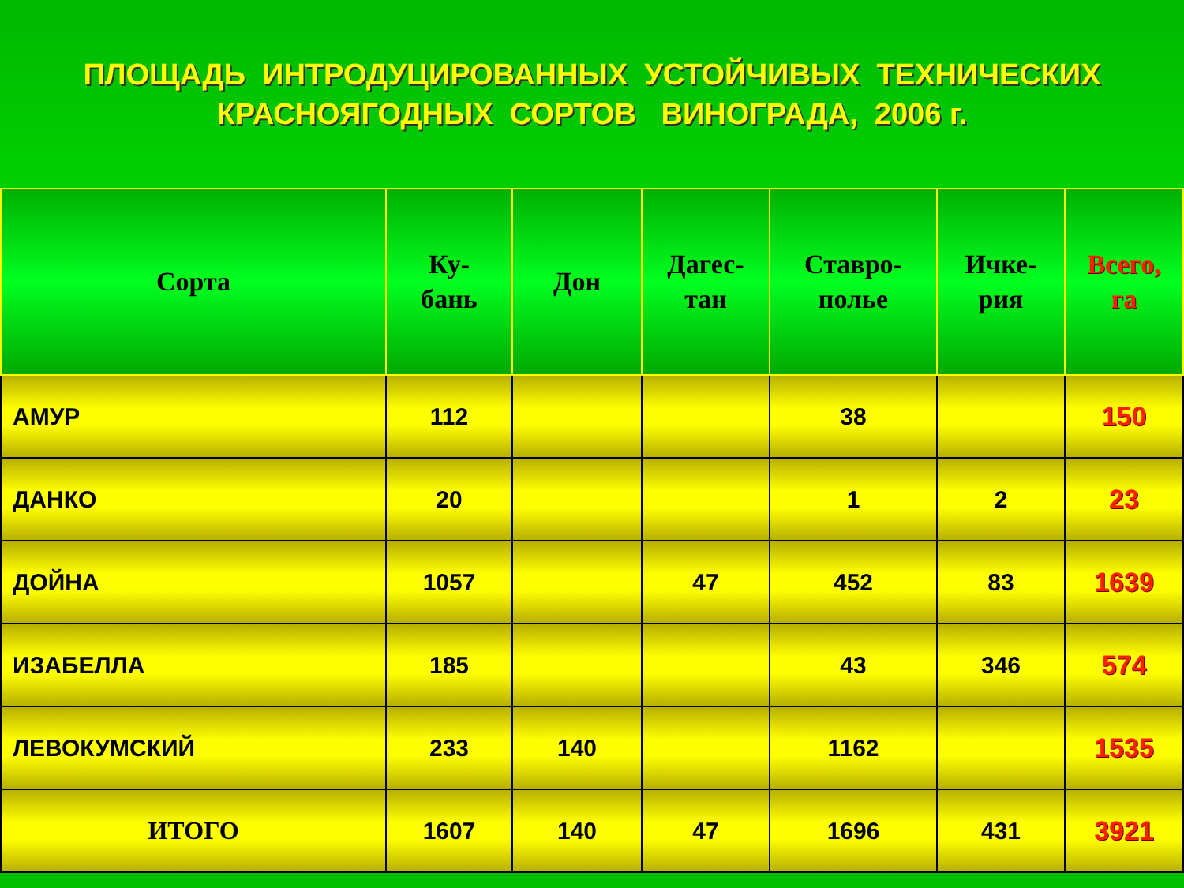ПЛОЩАДЬ ИНТРОДУЦИРОВАННЫХ УСТОЙЧИВЫХ ТЕХНИЧЕСКИХ
КРАСНОЯГОДНЫХ СОРТОВ ВИНОГРАДА, 2006 г.
| Сорта | Ку- бань | Дон | Дагес- тан | Ставро- полье | Ичке- рия | Всего, га |
| --- | --- | --- | --- | --- | --- | --- |
| АМУР | 112 | | | 38 | | 150 |
| ДАНКО | 20 | | | 1 | 2 | 23 |
| ДОЙНА | 1057 | | 47 | 452 | 83 | 1639 |
| ИЗАБЕЛЛА | 185 | | | 43 | 346 | 574 |
| ЛЕВОКУМСКИЙ | 233 | 140 | | 1162 | | 1535 |
| ИТОГО | 1607 | 140 | 47 | 1696 | 431 | 3921 |